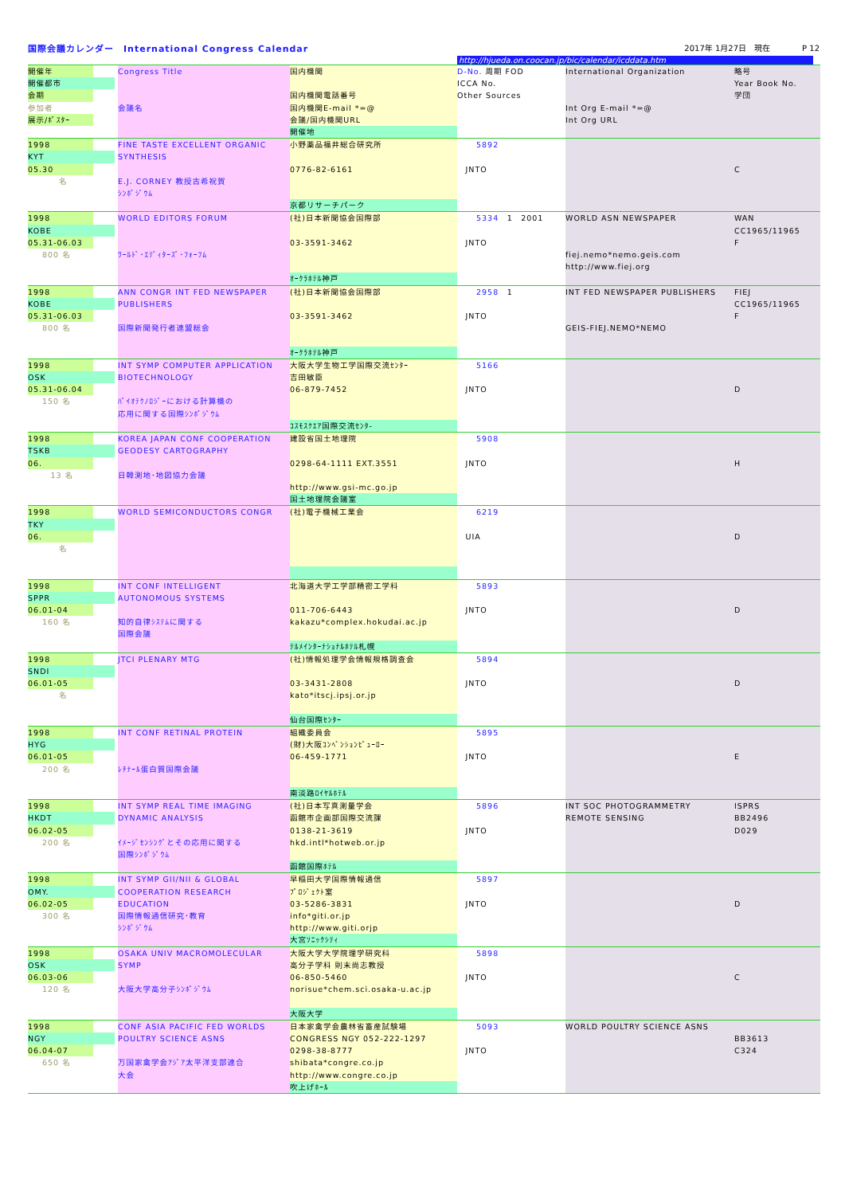国際会議カレンダー　International Congress Calendar 2017年 1月27日　現在　　　　P 12
http://hjueda.on.coocan.jp/bic/calendar/icddata.htm
| 開催年 開催都市 会期 参加者 展示/ﾎﾟｽﾀｰ | Congress Title 会議名 | 国内機関 国内機関電話番号 国内機関E-mail *=@ 会議/国内機関URL 開催地 | D-No. 周期 FOD ICCA No. Other Sources | International Organization Int Org E-mail *=@ Int Org URL | 略号 Year Book No. 学団 |
| 1998 KYT 05.30 名 | FINE TASTE EXCELLENT ORGANIC SYNTHESIS E.J. CORNEY 教授古希祝賀 ｼﾝﾎﾟｼﾞｳﾑ | 小野薬品福井総合研究所 0776-82-6161 京都リサーチパーク | 5892 JNTO | | C |
| 1998 KOBE 05.31-06.03 800 名 | WORLD EDITORS FORUM ﾜｰﾙﾄﾞ･ｴﾃﾞｨﾀｰｽﾞ･ﾌｫｰﾌﾑ | (社)日本新聞協会国際部 03-3591-3462 ｵｰｸﾗﾎﾃﾙ神戸 | 5334 1 2001 JNTO | WORLD ASN NEWSPAPER fiej.nemo*nemo.geis.com http://www.fiej.org | WAN CC1965/11965 F |
| 1998 KOBE 05.31-06.03 800 名 | ANN CONGR INT FED NEWSPAPER PUBLISHERS 国際新聞発行者連盟総会 | (社)日本新聞協会国際部 03-3591-3462 ｵｰｸﾗﾎﾃﾙ神戸 | 2958 1 JNTO | INT FED NEWSPAPER PUBLISHERS GEIS-FIEJ.NEMO*NEMO | FIEJ CC1965/11965 F |
| 1998 OSK 05.31-06.04 150 名 | INT SYMP COMPUTER APPLICATION BIOTECHNOLOGY ﾊﾞｲｵﾃｸﾉﾛｼﾞｰにおける計算機の 応用に関する国際ｼﾝﾎﾟｼﾞｳﾑ | 大阪大学生物工学国際交流ｾﾝﾀｰ 吉田敏臣 06-879-7452 ｺｽﾓｽｸｴｱ国際交流ｾﾝﾀ- | 5166 JNTO | | D |
| 1998 TSKB 06. 13 名 | KOREA JAPAN CONF COOPERATION GEODESY CARTOGRAPHY 日韓測地･地図協力会議 | 建設省国土地理院 0298-64-1111 EXT.3551 http://www.gsi-mc.go.jp 国土地理院会議室 | 5908 JNTO | | H |
| 1998 TKY 06. 名 | WORLD SEMICONDUCTORS CONGR | (社)電子機械工業会 | 6219 UIA | | D |
| 1998 SPPR 06.01-04 160 名 | INT CONF INTELLIGENT AUTONOMOUS SYSTEMS 知的自律ｼｽﾃﾑに関する 国際会議 | 北海道大学工学部精密工学科 011-706-6443 kakazu*complex.hokudai.ac.jp ﾃﾙﾒｲﾝﾀｰﾅｼｮﾅﾙﾎﾃﾙ札幌 | 5893 JNTO | | D |
| 1998 SNDI 06.01-05 名 | JTCI PLENARY MTG | (社)情報処理学会情報規格調査会 03-3431-2808 kato*itscj.ipsj.or.jp 仙台国際ｾﾝﾀｰ | 5894 JNTO | | D |
| 1998 HYG 06.01-05 200 名 | INT CONF RETINAL PROTEIN ﾚﾁﾅｰﾙ蛋白質国際会議 | 組織委員会 (財)大阪ｺﾝﾍﾞﾝｼｮﾝﾋﾞｭｰﾛｰ 06-459-1771 南淡路ﾛｲﾔﾙﾎﾃﾙ | 5895 JNTO | | E |
| 1998 HKDT 06.02-05 200 名 | INT SYMP REAL TIME IMAGING DYNAMIC ANALYSIS ｲﾒｰｼﾞｾﾝｼﾝｸﾞとその応用に関する 国際ｼﾝﾎﾟｼﾞｳﾑ | (社)日本写真測量学会 函館市企画部国際交流課 0138-21-3619 hkd.intl*hotweb.or.jp 函館国際ﾎﾃﾙ | 5896 JNTO | INT SOC PHOTOGRAMMETRY REMOTE SENSING | ISPRS BB2496 D029 |
| 1998 OMY. 06.02-05 300 名 | INT SYMP GII/NII & GLOBAL COOPERATION RESEARCH EDUCATION 国際情報通信研究･教育 ｼﾝﾎﾟｼﾞｳﾑ | 早稲田大学国際情報通信 ﾌﾟﾛｼﾞｪｸﾄ室 03-5286-3831 info*giti.or.jp http://www.giti.orjp 大宮ｿﾆｯｸｼﾃｨ | 5897 JNTO | | D |
| 1998 OSK 06.03-06 120 名 | OSAKA UNIV MACROMOLECULAR SYMP 大阪大学高分子ｼﾝﾎﾟｼﾞｳﾑ | 大阪大学大学院理学研究科 高分子学科 則末尚志教授 06-850-5460 norisue*chem.sci.osaka-u.ac.jp 大阪大学 | 5898 JNTO | | C |
| 1998 NGY 06.04-07 650 名 | CONF ASIA PACIFIC FED WORLDS POULTRY SCIENCE ASNS 万国家禽学会ｱｼﾞｱ太平洋支部連合 大会 | 日本家禽学会農林省畜産試験場 CONGRESS NGY 052-222-1297 0298-38-8777 shibata*congre.co.jp http://www.congre.co.jp 吹上げﾎｰﾙ | 5093 JNTO | WORLD POULTRY SCIENCE ASNS | BB3613 C324 |